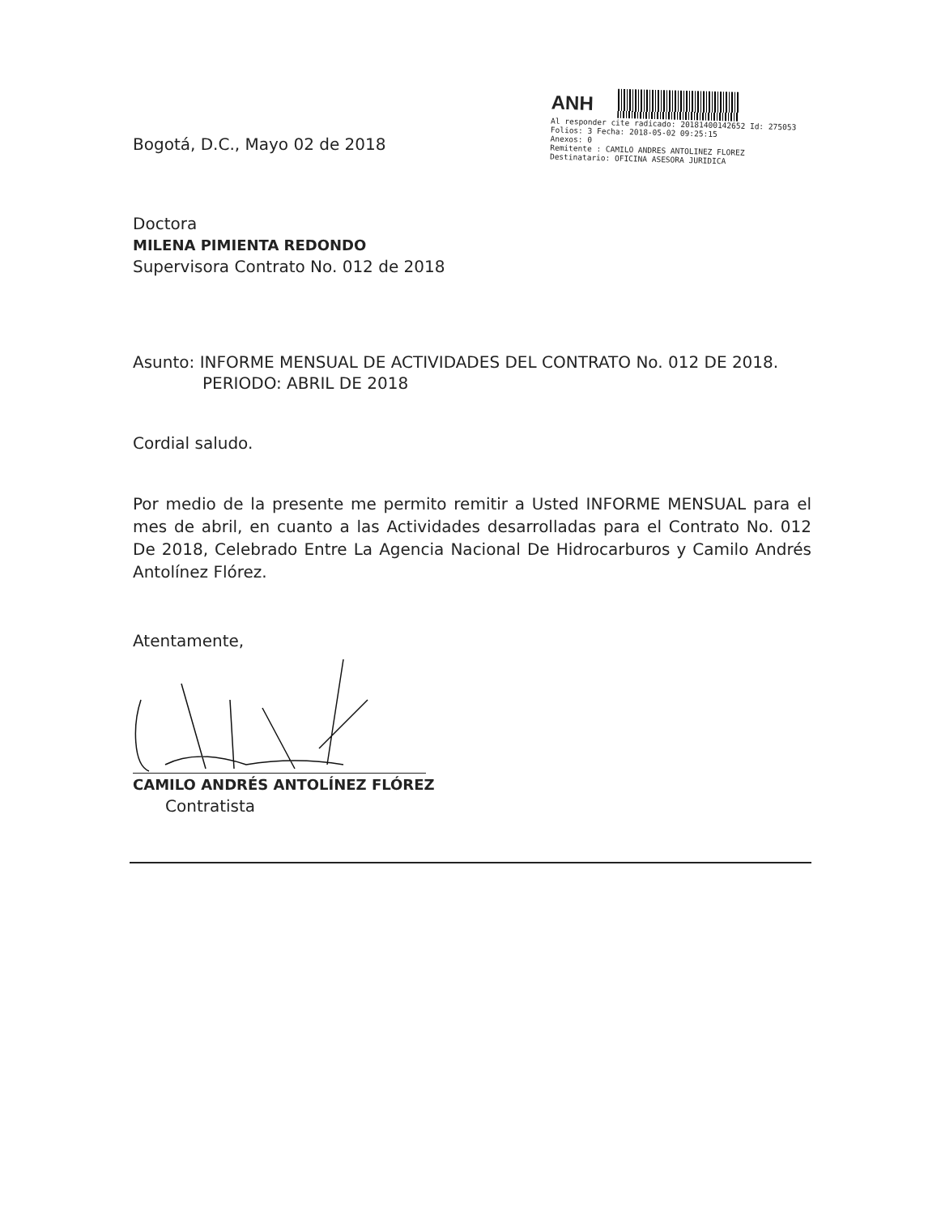ANH
Al responder cite radicado: 20181400142652 Id: 275053
Folios: 3 Fecha: 2018-05-02 09:25:15
Anexos: 0
Remitente : CAMILO ANDRES ANTOLINEZ FLOREZ
Destinatario: OFICINA ASESORA JURIDICA
Bogotá, D.C., Mayo 02 de 2018
Doctora
MILENA PIMIENTA REDONDO
Supervisora Contrato No. 012 de 2018
Asunto: INFORME MENSUAL DE ACTIVIDADES DEL CONTRATO No. 012 DE 2018.
PERIODO: ABRIL DE 2018
Cordial saludo.
Por medio de la presente me permito remitir a Usted INFORME MENSUAL para el mes de abril, en cuanto a las Actividades desarrolladas para el Contrato No. 012 De 2018, Celebrado Entre La Agencia Nacional De Hidrocarburos y Camilo Andrés Antolínez Flórez.
Atentamente,
CAMILO ANDRÉS ANTOLÍNEZ FLÓREZ
Contratista